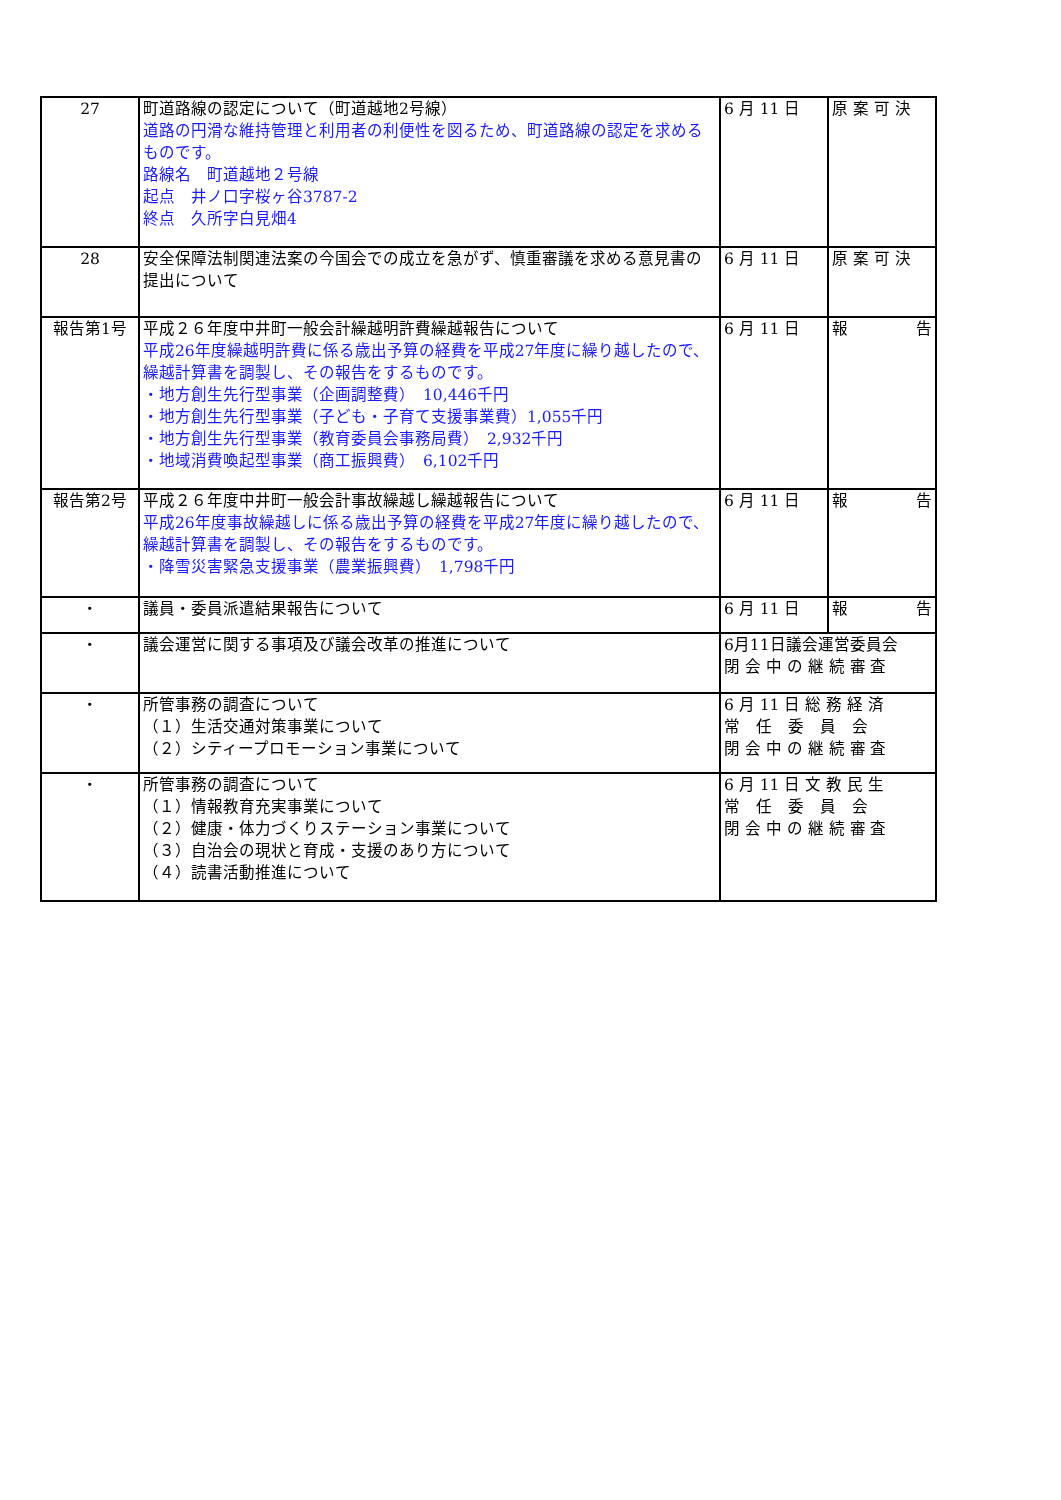| 27 | 町道路線の認定について（町道越地2号線） 道路の円滑な維持管理と利用者の利便性を図るため、町道路線の認定を求めるものです。 路線名 町道越地２号線 起点 井ノ口字桜ヶ谷3787-2 終点 久所字白見畑4 | 6 月 11 日 | 原 案 可 決 |
| 28 | 安全保障法制関連法案の今国会での成立を急がず、慎重審議を求める意見書の提出について | 6 月 11 日 | 原 案 可 決 |
| 報告第1号 | 平成２６年度中井町一般会計繰越明許費繰越報告について 平成26年度繰越明許費に係る歳出予算の経費を平成27年度に繰り越したので、繰越計算書を調製し、その報告をするものです。 ・地方創生先行型事業（企画調整費） 10,446千円 ・地方創生先行型事業（子ども・子育て支援事業費）1,055千円 ・地方創生先行型事業（教育委員会事務局費） 2,932千円 ・地域消費喚起型事業（商工振興費） 6,102千円 | 6 月 11 日 | 報 告 |
| 報告第2号 | 平成２６年度中井町一般会計事故繰越し繰越報告について 平成26年度事故繰越しに係る歳出予算の経費を平成27年度に繰り越したので、繰越計算書を調製し、その報告をするものです。 ・降雪災害緊急支援事業（農業振興費） 1,798千円 | 6 月 11 日 | 報 告 |
| ・ | 議員・委員派遣結果報告について | 6 月 11 日 | 報 告 |
| ・ | 議会運営に関する事項及び議会改革の推進について | 6月11日議会運営委員会 閉 会 中 の 継 続 審 査 | |
| ・ | 所管事務の調査について （１）生活交通対策事業について （２）シティープロモーション事業について | 6 月 11 日 総 務 経 済 常 任 委 員 会 閉 会 中 の 継 続 審 査 | |
| ・ | 所管事務の調査について （１）情報教育充実事業について （２）健康・体力づくりステーション事業について （３）自治会の現状と育成・支援のあり方について （４）読書活動推進について | 6 月 11 日 文 教 民 生 常 任 委 員 会 閉 会 中 の 継 続 審 査 | |